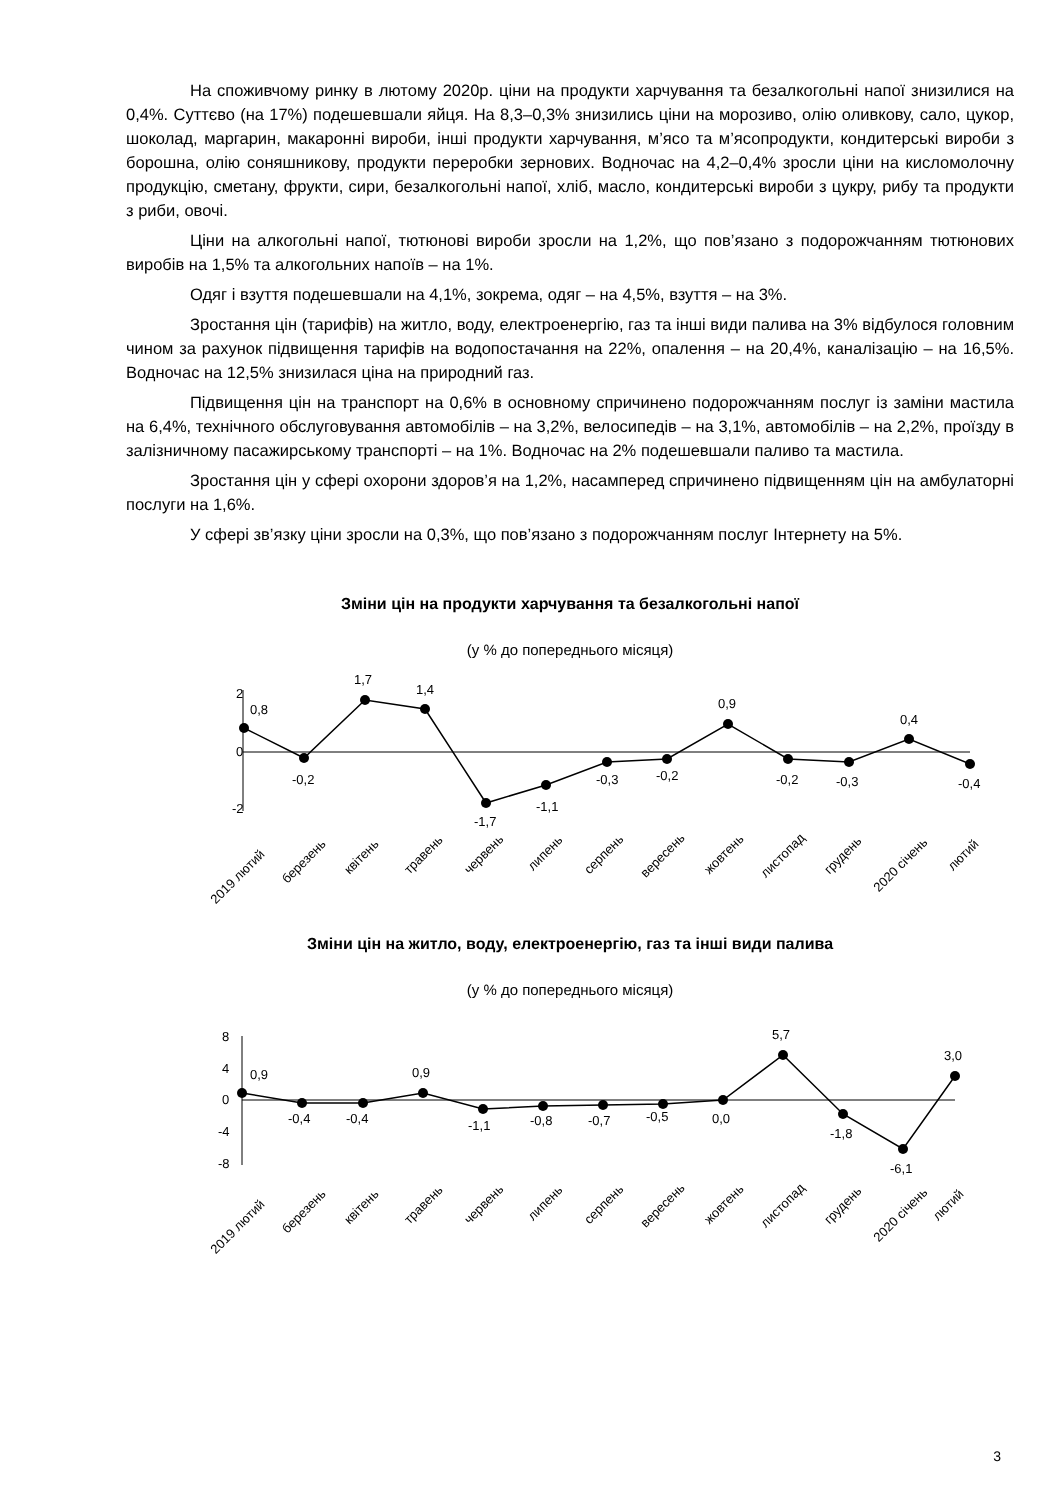На споживчому ринку в лютому 2020р. ціни на продукти харчування та безалкогольні напої знизилися на 0,4%. Суттєво (на 17%) подешевшали яйця. На 8,3–0,3% знизились ціни на морозиво, олію оливкову, сало, цукор, шоколад, маргарин, макаронні вироби, інші продукти харчування, м’ясо та м’ясопродукти, кондитерські вироби з борошна, олію соняшникову, продукти переробки зернових. Водночас на 4,2–0,4% зросли ціни на кисломолочну продукцію, сметану, фрукти, сири, безалкогольні напої, хліб, масло, кондитерські вироби з цукру, рибу та продукти з риби, овочі.
Ціни на алкогольні напої, тютюнові вироби зросли на 1,2%, що пов’язано з подорожчанням тютюнових виробів на 1,5% та алкогольних напоїв – на 1%.
Одяг і взуття подешевшали на 4,1%, зокрема, одяг – на 4,5%, взуття – на 3%.
Зростання цін (тарифів) на житло, воду, електроенергію, газ та інші види палива на 3% відбулося головним чином за рахунок підвищення тарифів на водопостачання на 22%, опалення – на 20,4%, каналізацію – на 16,5%. Водночас на 12,5% знизилася ціна на природний газ.
Підвищення цін на транспорт на 0,6% в основному спричинено подорожчанням послуг із заміни мастила на 6,4%, технічного обслуговування автомобілів – на 3,2%, велосипедів – на 3,1%, автомобілів – на 2,2%, проїзду в залізничному пасажирському транспорті – на 1%. Водночас на 2% подешевшали паливо та мастила.
Зростання цін у сфері охорони здоров’я на 1,2%, насамперед спричинено підвищенням цін на амбулаторні послуги на 1,6%.
У сфері зв’язку ціни зросли на 0,3%, що пов’язано з подорожчанням послуг Інтернету на 5%.
Зміни цін на продукти харчування та безалкогольні напої
(у % до попереднього місяця)
2
0
-2
0,8
-0,2
1,7
1,4
-1,7
-1,1
-0,3
-0,2
0,9
-0,2
-0,3
0,4
-0,4
2019 лютий
березень
квітень
травень
червень
липень
серпень
вересень
жовтень
листопад
грудень
2020 січень
лютий
Зміни цін на житло, воду, електроенергію, газ та інші види палива
(у % до попереднього місяця)
8
4
0
-4
-8
0,9
-0,4
-0,4
0,9
-1,1
-0,8
-0,7
-0,5
0,0
5,7
-1,8
-6,1
3,0
2019 лютий
березень
квітень
травень
червень
липень
серпень
вересень
жовтень
листопад
грудень
2020 січень
лютий
3